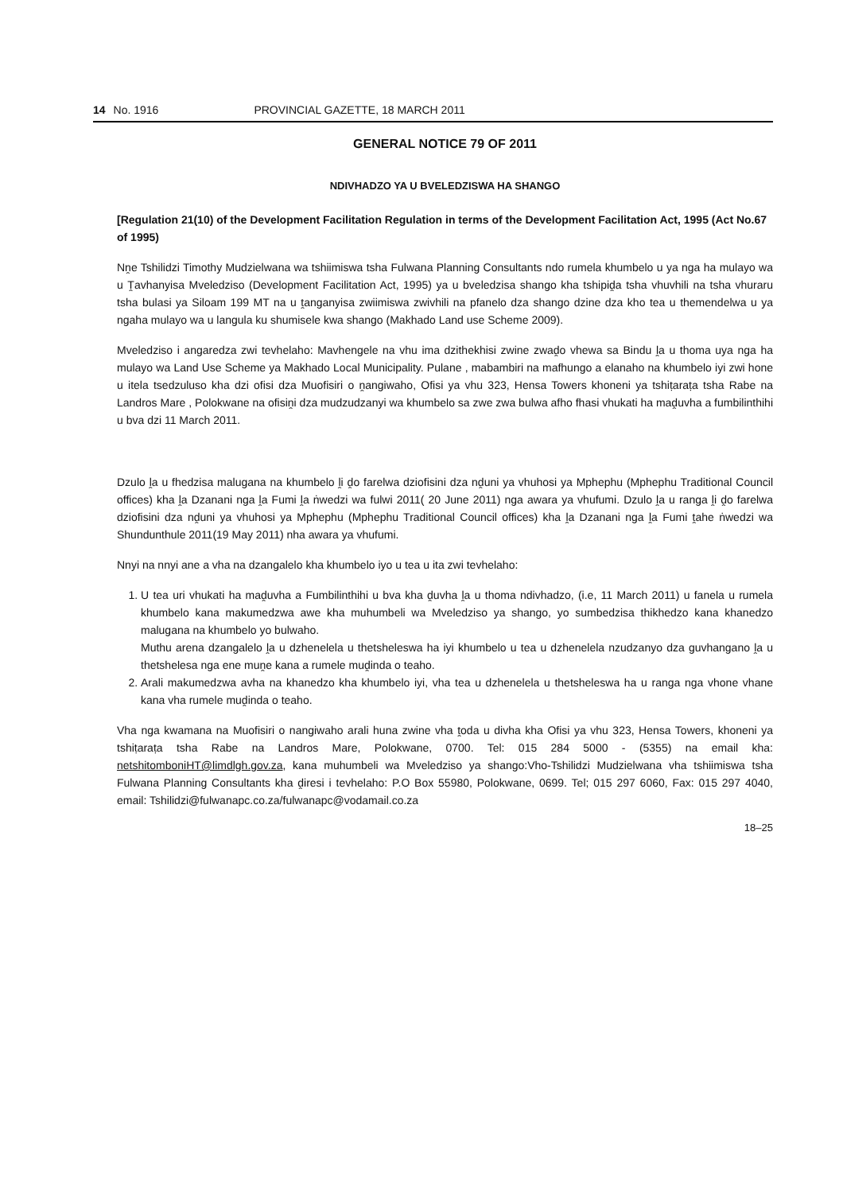14 No. 1916 PROVINCIAL GAZETTE, 18 MARCH 2011
GENERAL NOTICE 79 OF 2011
NDIVHADZO YA U BVELEDZISWA HA SHANGO
[Regulation 21(10) of the Development Facilitation Regulation in terms of the Development Facilitation Act, 1995 (Act No.67 of 1995)
Nṋe Tshilidzi Timothy Mudzielwana wa tshiimiswa tsha Fulwana Planning Consultants ndo rumela khumbelo u ya nga ha mulayo wa u Ṱavhanyisa Mveledziso (Development Facilitation Act, 1995) ya u bveledzisa shango kha tshipiḓa tsha vhuvhili na tsha vhuraru tsha bulasi ya Siloam 199 MT na u ṱanganyisa zwiimiswa zwivhili na pfanelo dza shango dzine dza kho tea u themendelwa u ya ngaha mulayo wa u langula ku shumisele kwa shango (Makhado Land use Scheme 2009).
Mveledziso i angaredza zwi tevhelaho: Mavhengele na vhu ima dzithekhisi zwine zwaḓo vhewa sa Bindu ḽa u thoma uya nga ha mulayo wa Land Use Scheme ya Makhado Local Municipality. Pulane , mabambiri na mafhungo a elanaho na khumbelo iyi zwi hone u itela tsedzuluso kha dzi ofisi dza Muofisiri o ṋangiwaho, Ofisi ya vhu 323, Hensa Towers khoneni ya tshiṭaraṭa tsha Rabe na Landros Mare , Polokwane na ofisiṋi dza mudzudzanyi wa khumbelo sa zwe zwa bulwa afho fhasi vhukati ha maḓuvha a fumbilinthihi u bva dzi 11 March 2011.
Dzulo ḽa u fhedzisa malugana na khumbelo ḽi ḓo farelwa dziofisini dza nḓuni ya vhuhosi ya Mphephu (Mphephu Traditional Council offices) kha ḽa Dzanani nga ḽa Fumi ḽa ṅwedzi wa fulwi 2011( 20 June 2011) nga awara ya vhufumi. Dzulo ḽa u ranga ḽi ḓo farelwa dziofisini dza nḓuni ya vhuhosi ya Mphephu (Mphephu Traditional Council offices) kha ḽa Dzanani nga ḽa Fumi ṱahe ṅwedzi wa Shundunthule 2011(19 May 2011) nha awara ya vhufumi.
Nnyi na nnyi ane a vha na dzangalelo kha khumbelo iyo u tea u ita zwi tevhelaho:
1. U tea uri vhukati ha maḓuvha a Fumbilinthihi u bva kha ḓuvha ḽa u thoma ndivhadzo, (i.e, 11 March 2011) u fanela u rumela khumbelo kana makumedzwa awe kha muhumbeli wa Mveledziso ya shango, yo sumbedzisa thikhedzo kana khanedzo malugana na khumbelo yo bulwaho.
Muthu arena dzangalelo ḽa u dzhenelela u thetsheleswa ha iyi khumbelo u tea u dzhenelela nzudzanyo dza guvhangano ḽa u thetshelesa nga ene muṋe kana a rumele muḓinda o teaho.
2. Arali makumedzwa avha na khanedzo kha khumbelo iyi, vha tea u dzhenelela u thetsheleswa ha u ranga nga vhone vhane kana vha rumele muḓinda o teaho.
Vha nga kwamana na Muofisiri o nangiwaho arali huna zwine vha ṱoda u divha kha Ofisi ya vhu 323, Hensa Towers, khoneni ya tshiṭaraṭa tsha Rabe na Landros Mare, Polokwane, 0700. Tel: 015 284 5000 - (5355) na email kha: netshitomboniHT@limdlgh.gov.za, kana muhumbeli wa Mveledziso ya shango:Vho-Tshilidzi Mudzielwana vha tshiimiswa tsha Fulwana Planning Consultants kha ḓiresi i tevhelaho: P.O Box 55980, Polokwane, 0699. Tel; 015 297 6060, Fax: 015 297 4040, email: Tshilidzi@fulwanapc.co.za/fulwanapc@vodamail.co.za
18–25